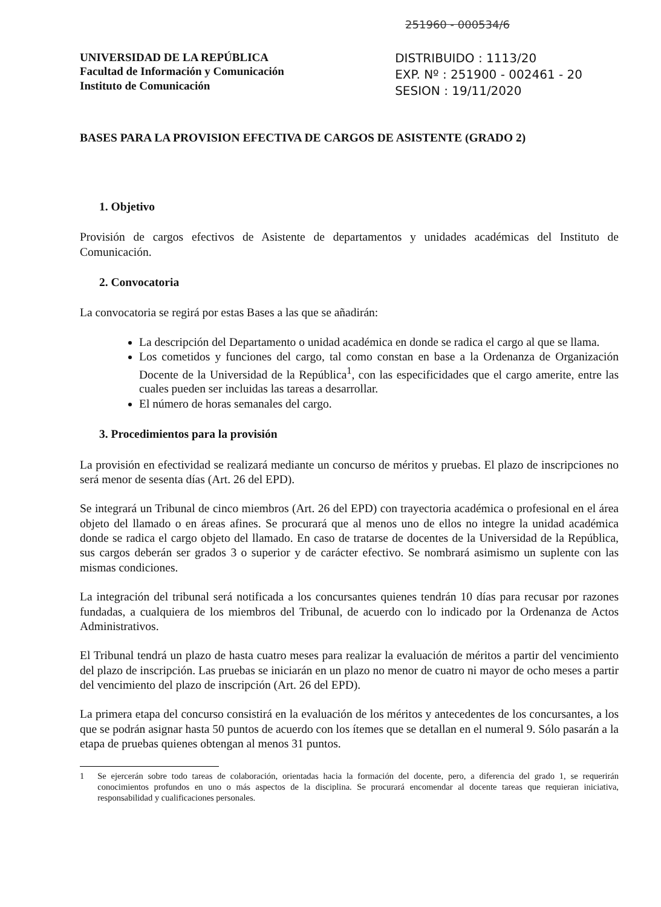251960 - 000534/6
UNIVERSIDAD DE LA REPÚBLICA
Facultad de Información y Comunicación
Instituto de Comunicación
DISTRIBUIDO : 1113/20
EXP. Nº : 251900 - 002461 - 20
SESION : 19/11/2020
BASES PARA LA PROVISION EFECTIVA DE CARGOS DE ASISTENTE (GRADO 2)
1. Objetivo
Provisión de cargos efectivos de Asistente de departamentos y unidades académicas del Instituto de Comunicación.
2. Convocatoria
La convocatoria se regirá por estas Bases a las que se añadirán:
La descripción del Departamento o unidad académica en donde se radica el cargo al que se llama.
Los cometidos y funciones del cargo, tal como constan en base a la Ordenanza de Organización Docente de la Universidad de la República<sup>1</sup>, con las especificidades que el cargo amerite, entre las cuales pueden ser incluidas las tareas a desarrollar.
El número de horas semanales del cargo.
3. Procedimientos para la provisión
La provisión en efectividad se realizará mediante un concurso de méritos y pruebas. El plazo de inscripciones no será menor de sesenta días (Art. 26 del EPD).
Se integrará un Tribunal de cinco miembros (Art. 26 del EPD) con trayectoria académica o profesional en el área objeto del llamado o en áreas afines. Se procurará que al menos uno de ellos no integre la unidad académica donde se radica el cargo objeto del llamado. En caso de tratarse de docentes de la Universidad de la República, sus cargos deberán ser grados 3 o superior y de carácter efectivo. Se nombrará asimismo un suplente con las mismas condiciones.
La integración del tribunal será notificada a los concursantes quienes tendrán 10 días para recusar por razones fundadas, a cualquiera de los miembros del Tribunal, de acuerdo con lo indicado por la Ordenanza de Actos Administrativos.
El Tribunal tendrá un plazo de hasta cuatro meses para realizar la evaluación de méritos a partir del vencimiento del plazo de inscripción. Las pruebas se iniciarán en un plazo no menor de cuatro ni mayor de ocho meses a partir del vencimiento del plazo de inscripción (Art. 26 del EPD).
La primera etapa del concurso consistirá en la evaluación de los méritos y antecedentes de los concursantes, a los que se podrán asignar hasta 50 puntos de acuerdo con los ítemes que se detallan en el numeral 9. Sólo pasarán a la etapa de pruebas quienes obtengan al menos 31 puntos.
1 Se ejercerán sobre todo tareas de colaboración, orientadas hacia la formación del docente, pero, a diferencia del grado 1, se requerirán conocimientos profundos en uno o más aspectos de la disciplina. Se procurará encomendar al docente tareas que requieran iniciativa, responsabilidad y cualificaciones personales.